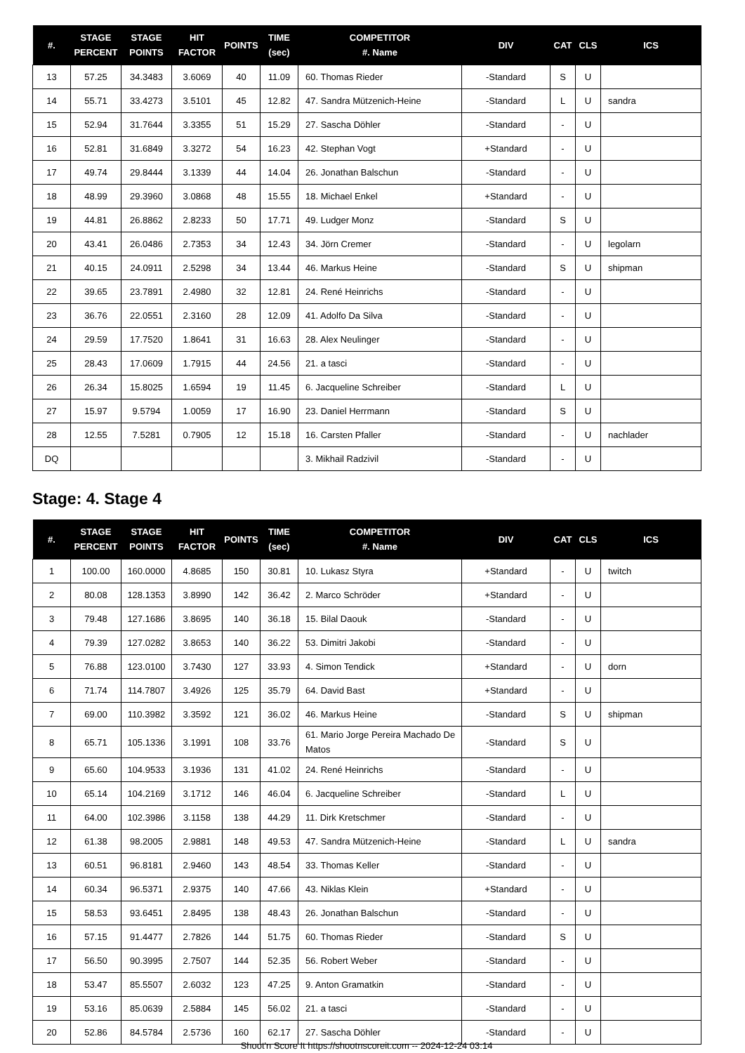| #. | STAGE PERCENT | STAGE POINTS | HIT FACTOR | POINTS | TIME (sec) | COMPETITOR #. Name | DIV | CAT | CLS | ICS |
| --- | --- | --- | --- | --- | --- | --- | --- | --- | --- | --- |
| 13 | 57.25 | 34.3483 | 3.6069 | 40 | 11.09 | 60. Thomas Rieder | -Standard | S | U | |
| 14 | 55.71 | 33.4273 | 3.5101 | 45 | 12.82 | 47. Sandra Mützenich-Heine | -Standard | L | U | sandra |
| 15 | 52.94 | 31.7644 | 3.3355 | 51 | 15.29 | 27. Sascha Döhler | -Standard | - | U | |
| 16 | 52.81 | 31.6849 | 3.3272 | 54 | 16.23 | 42. Stephan Vogt | +Standard | - | U | |
| 17 | 49.74 | 29.8444 | 3.1339 | 44 | 14.04 | 26. Jonathan Balschun | -Standard | - | U | |
| 18 | 48.99 | 29.3960 | 3.0868 | 48 | 15.55 | 18. Michael Enkel | +Standard | - | U | |
| 19 | 44.81 | 26.8862 | 2.8233 | 50 | 17.71 | 49. Ludger Monz | -Standard | S | U | |
| 20 | 43.41 | 26.0486 | 2.7353 | 34 | 12.43 | 34. Jörn Cremer | -Standard | - | U | legolarn |
| 21 | 40.15 | 24.0911 | 2.5298 | 34 | 13.44 | 46. Markus Heine | -Standard | S | U | shipman |
| 22 | 39.65 | 23.7891 | 2.4980 | 32 | 12.81 | 24. René Heinrichs | -Standard | - | U | |
| 23 | 36.76 | 22.0551 | 2.3160 | 28 | 12.09 | 41. Adolfo Da Silva | -Standard | - | U | |
| 24 | 29.59 | 17.7520 | 1.8641 | 31 | 16.63 | 28. Alex Neulinger | -Standard | - | U | |
| 25 | 28.43 | 17.0609 | 1.7915 | 44 | 24.56 | 21. a tasci | -Standard | - | U | |
| 26 | 26.34 | 15.8025 | 1.6594 | 19 | 11.45 | 6. Jacqueline Schreiber | -Standard | L | U | |
| 27 | 15.97 | 9.5794 | 1.0059 | 17 | 16.90 | 23. Daniel Herrmann | -Standard | S | U | |
| 28 | 12.55 | 7.5281 | 0.7905 | 12 | 15.18 | 16. Carsten Pfaller | -Standard | - | U | nachlader |
| DQ | | | | | | 3. Mikhail Radzivil | -Standard | - | U | |
Stage: 4. Stage 4
| #. | STAGE PERCENT | STAGE POINTS | HIT FACTOR | POINTS | TIME (sec) | COMPETITOR #. Name | DIV | CAT | CLS | ICS |
| --- | --- | --- | --- | --- | --- | --- | --- | --- | --- | --- |
| 1 | 100.00 | 160.0000 | 4.8685 | 150 | 30.81 | 10. Lukasz Styra | +Standard | - | U | twitch |
| 2 | 80.08 | 128.1353 | 3.8990 | 142 | 36.42 | 2. Marco Schröder | +Standard | - | U | |
| 3 | 79.48 | 127.1686 | 3.8695 | 140 | 36.18 | 15. Bilal Daouk | -Standard | - | U | |
| 4 | 79.39 | 127.0282 | 3.8653 | 140 | 36.22 | 53. Dimitri Jakobi | -Standard | - | U | |
| 5 | 76.88 | 123.0100 | 3.7430 | 127 | 33.93 | 4. Simon Tendick | +Standard | - | U | dorn |
| 6 | 71.74 | 114.7807 | 3.4926 | 125 | 35.79 | 64. David Bast | +Standard | - | U | |
| 7 | 69.00 | 110.3982 | 3.3592 | 121 | 36.02 | 46. Markus Heine | -Standard | S | U | shipman |
| 8 | 65.71 | 105.1336 | 3.1991 | 108 | 33.76 | 61. Mario Jorge Pereira Machado De Matos | -Standard | S | U | |
| 9 | 65.60 | 104.9533 | 3.1936 | 131 | 41.02 | 24. René Heinrichs | -Standard | - | U | |
| 10 | 65.14 | 104.2169 | 3.1712 | 146 | 46.04 | 6. Jacqueline Schreiber | -Standard | L | U | |
| 11 | 64.00 | 102.3986 | 3.1158 | 138 | 44.29 | 11. Dirk Kretschmer | -Standard | - | U | |
| 12 | 61.38 | 98.2005 | 2.9881 | 148 | 49.53 | 47. Sandra Mützenich-Heine | -Standard | L | U | sandra |
| 13 | 60.51 | 96.8181 | 2.9460 | 143 | 48.54 | 33. Thomas Keller | -Standard | - | U | |
| 14 | 60.34 | 96.5371 | 2.9375 | 140 | 47.66 | 43. Niklas Klein | +Standard | - | U | |
| 15 | 58.53 | 93.6451 | 2.8495 | 138 | 48.43 | 26. Jonathan Balschun | -Standard | - | U | |
| 16 | 57.15 | 91.4477 | 2.7826 | 144 | 51.75 | 60. Thomas Rieder | -Standard | S | U | |
| 17 | 56.50 | 90.3995 | 2.7507 | 144 | 52.35 | 56. Robert Weber | -Standard | - | U | |
| 18 | 53.47 | 85.5507 | 2.6032 | 123 | 47.25 | 9. Anton Gramatkin | -Standard | - | U | |
| 19 | 53.16 | 85.0639 | 2.5884 | 145 | 56.02 | 21. a tasci | -Standard | - | U | |
| 20 | 52.86 | 84.5784 | 2.5736 | 160 | 62.17 | 27. Sascha Döhler | -Standard | - | U | |
Shoot'n Score It https://shootnscoreit.com -- 2024-12-24 03:14